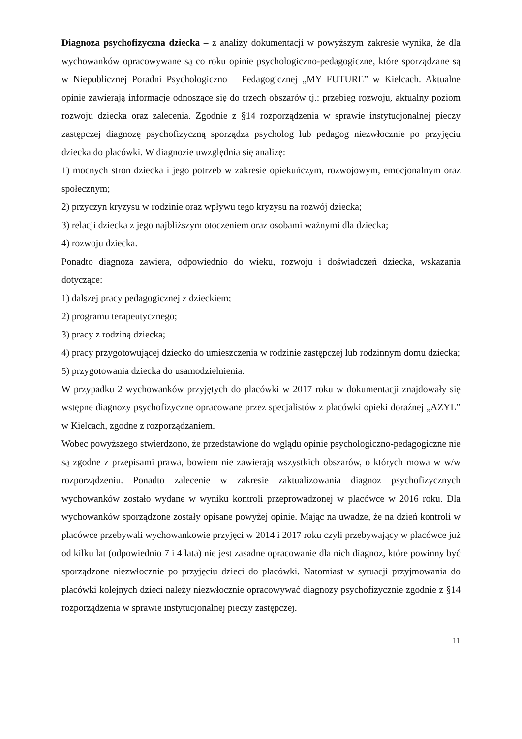Diagnoza psychofizyczna dziecka – z analizy dokumentacji w powyższym zakresie wynika, że dla wychowanków opracowywane są co roku opinie psychologiczno-pedagogiczne, które sporządzane są w Niepublicznej Poradni Psychologiczno – Pedagogicznej „MY FUTURE” w Kielcach. Aktualne opinie zawierają informacje odnoszące się do trzech obszarów tj.: przebieg rozwoju, aktualny poziom rozwoju dziecka oraz zalecenia. Zgodnie z §14 rozporządzenia w sprawie instytucjonalnej pieczy zastępczej diagnozę psychofizyczną sporządza psycholog lub pedagog niezwłocznie po przyjęciu dziecka do placówki. W diagnozie uwzględnia się analizę:
1) mocnych stron dziecka i jego potrzeb w zakresie opiekuńczym, rozwojowym, emocjonalnym oraz społecznym;
2) przyczyn kryzysu w rodzinie oraz wpływu tego kryzysu na rozwój dziecka;
3) relacji dziecka z jego najbliższym otoczeniem oraz osobami ważnymi dla dziecka;
4) rozwoju dziecka.
Ponadto diagnoza zawiera, odpowiednio do wieku, rozwoju i doświadczeń dziecka, wskazania dotyczące:
1) dalszej pracy pedagogicznej z dzieckiem;
2) programu terapeutycznego;
3) pracy z rodziną dziecka;
4) pracy przygotowującej dziecko do umieszczenia w rodzinie zastępczej lub rodzinnym domu dziecka;
5) przygotowania dziecka do usamodzielnienia.
W przypadku 2 wychowanków przyjętych do placówki w 2017 roku w dokumentacji znajdowały się wstępne diagnozy psychofizyczne opracowane przez specjalistów z placówki opieki doraźnej „AZYL” w Kielcach, zgodne z rozporządzaniem.
Wobec powyższego stwierdzono, że przedstawione do wglądu opinie psychologiczno-pedagogiczne nie są zgodne z przepisami prawa, bowiem nie zawierają wszystkich obszarów, o których mowa w w/w rozporządzeniu. Ponadto zalecenie w zakresie zaktualizowania diagnoz psychofizycznych wychowanków zostało wydane w wyniku kontroli przeprowadzonej w placówce w 2016 roku. Dla wychowanków sporządzone zostały opisane powyżej opinie. Mając na uwadze, że na dzień kontroli w placówce przebywali wychowankowie przyjęci w 2014 i 2017 roku czyli przebywający w placówce już od kilku lat (odpowiednio 7 i 4 lata) nie jest zasadne opracowanie dla nich diagnoz, które powinny być sporządzone niezwłocznie po przyjęciu dzieci do placówki. Natomiast w sytuacji przyjmowania do placówki kolejnych dzieci należy niezwłocznie opracowywać diagnozy psychofizycznie zgodnie z §14 rozporządzenia w sprawie instytucjonalnej pieczy zastępczej.
11